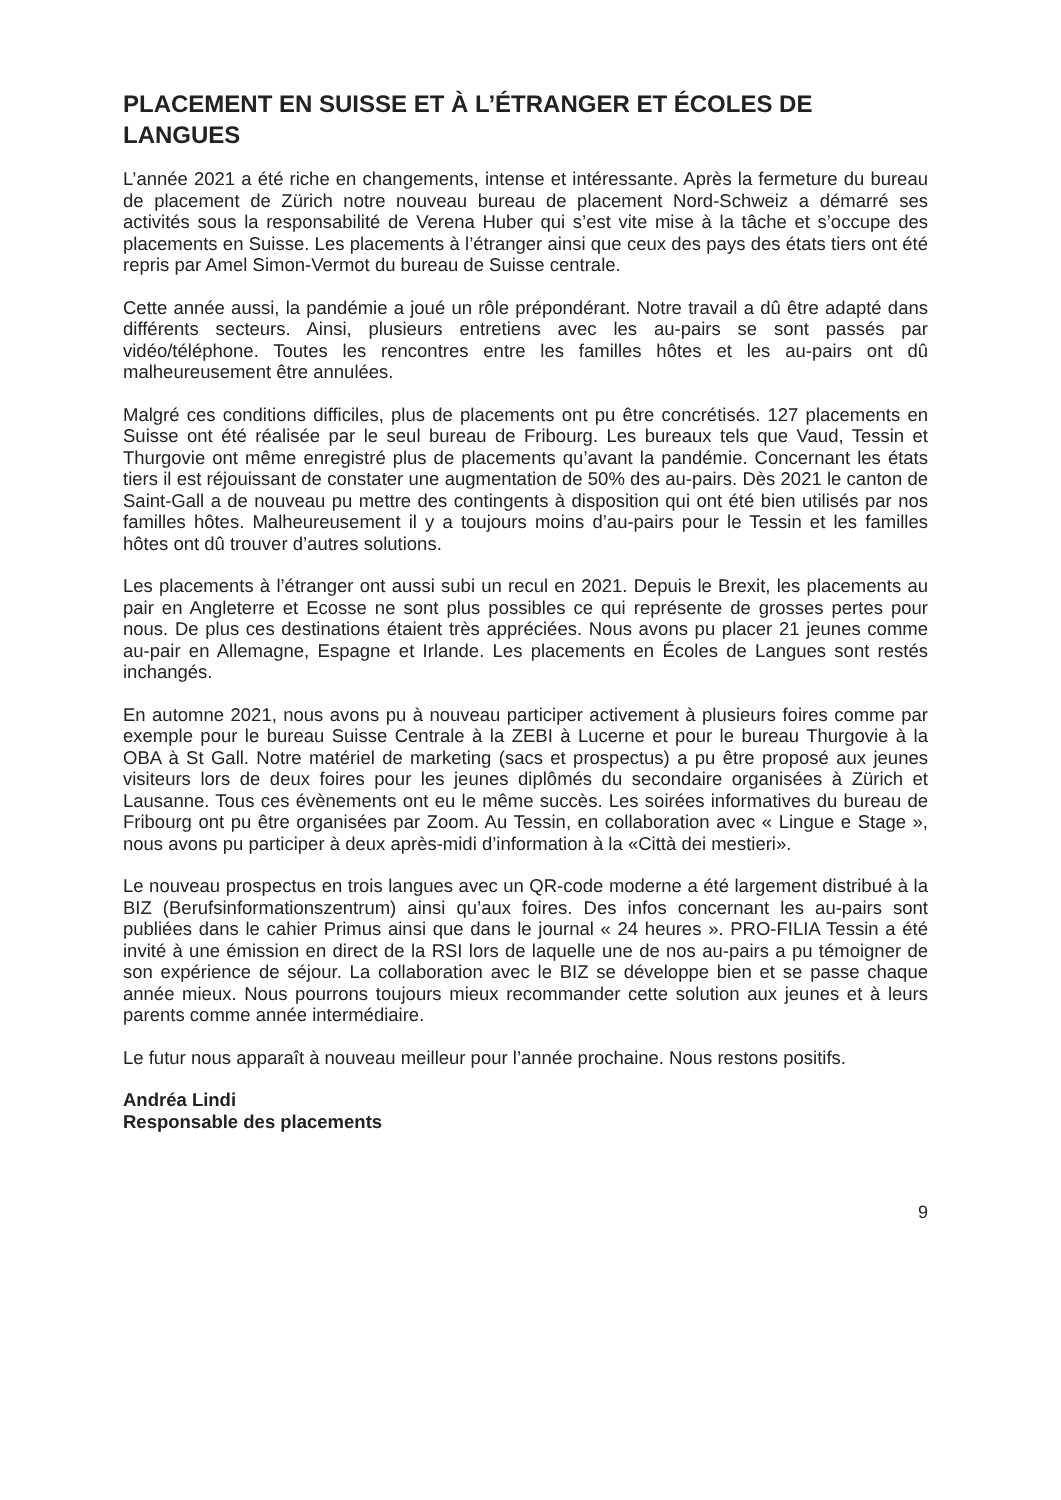PLACEMENT EN SUISSE ET À L’ÉTRANGER ET ÉCOLES DE LANGUES
L’année 2021 a été riche en changements, intense et intéressante. Après la fermeture du bureau de placement de Zürich notre nouveau bureau de placement Nord-Schweiz a démarré ses activités sous la responsabilité de Verena Huber qui s’est vite mise à la tâche et s’occupe des placements en Suisse. Les placements à l’étranger ainsi que ceux des pays des états tiers ont été repris par Amel Simon-Vermot du bureau de Suisse centrale.
Cette année aussi, la pandémie a joué un rôle prépondérant. Notre travail a dû être adapté dans différents secteurs. Ainsi, plusieurs entretiens avec les au-pairs se sont passés par vidéo/téléphone. Toutes les rencontres entre les familles hôtes et les au-pairs ont dû malheureusement être annulées.
Malgré ces conditions difficiles, plus de placements ont pu être concrétisés. 127 placements en Suisse ont été réalisée par le seul bureau de Fribourg. Les bureaux tels que Vaud, Tessin et Thurgovie ont même enregistré plus de placements qu’avant la pandémie. Concernant les états tiers il est réjouissant de constater une augmentation de 50% des au-pairs. Dès 2021 le canton de Saint-Gall a de nouveau pu mettre des contingents à disposition qui ont été bien utilisés par nos familles hôtes. Malheureusement il y a toujours moins d’au-pairs pour le Tessin et les familles hôtes ont dû trouver d’autres solutions.
Les placements à l’étranger ont aussi subi un recul en 2021. Depuis le Brexit, les placements au pair en Angleterre et Ecosse ne sont plus possibles ce qui représente de grosses pertes pour nous. De plus ces destinations étaient très appréciées. Nous avons pu placer 21 jeunes comme au-pair en Allemagne, Espagne et Irlande. Les placements en Écoles de Langues sont restés inchangés.
En automne 2021, nous avons pu à nouveau participer activement à plusieurs foires comme par exemple pour le bureau Suisse Centrale à la ZEBI à Lucerne et pour le bureau Thurgovie à la OBA à St Gall. Notre matériel de marketing (sacs et prospectus) a pu être proposé aux jeunes visiteurs lors de deux foires pour les jeunes diplômés du secondaire organisées à Zürich et Lausanne. Tous ces évènements ont eu le même succès. Les soirées informatives du bureau de Fribourg ont pu être organisées par Zoom. Au Tessin, en collaboration avec « Lingue e Stage », nous avons pu participer à deux après-midi d’information à la «Città dei mestieri».
Le nouveau prospectus en trois langues avec un QR-code moderne a été largement distribué à la BIZ (Berufsinformationszentrum) ainsi qu’aux foires. Des infos concernant les au-pairs sont publiées dans le cahier Primus ainsi que dans le journal « 24 heures ». PRO-FILIA Tessin a été invité à une émission en direct de la RSI lors de laquelle une de nos au-pairs a pu témoigner de son expérience de séjour. La collaboration avec le BIZ se développe bien et se passe chaque année mieux. Nous pourrons toujours mieux recommander cette solution aux jeunes et à leurs parents comme année intermédiaire.
Le futur nous apparaît à nouveau meilleur pour l’année prochaine. Nous restons positifs.
Andréa Lindi
Responsable des placements
9